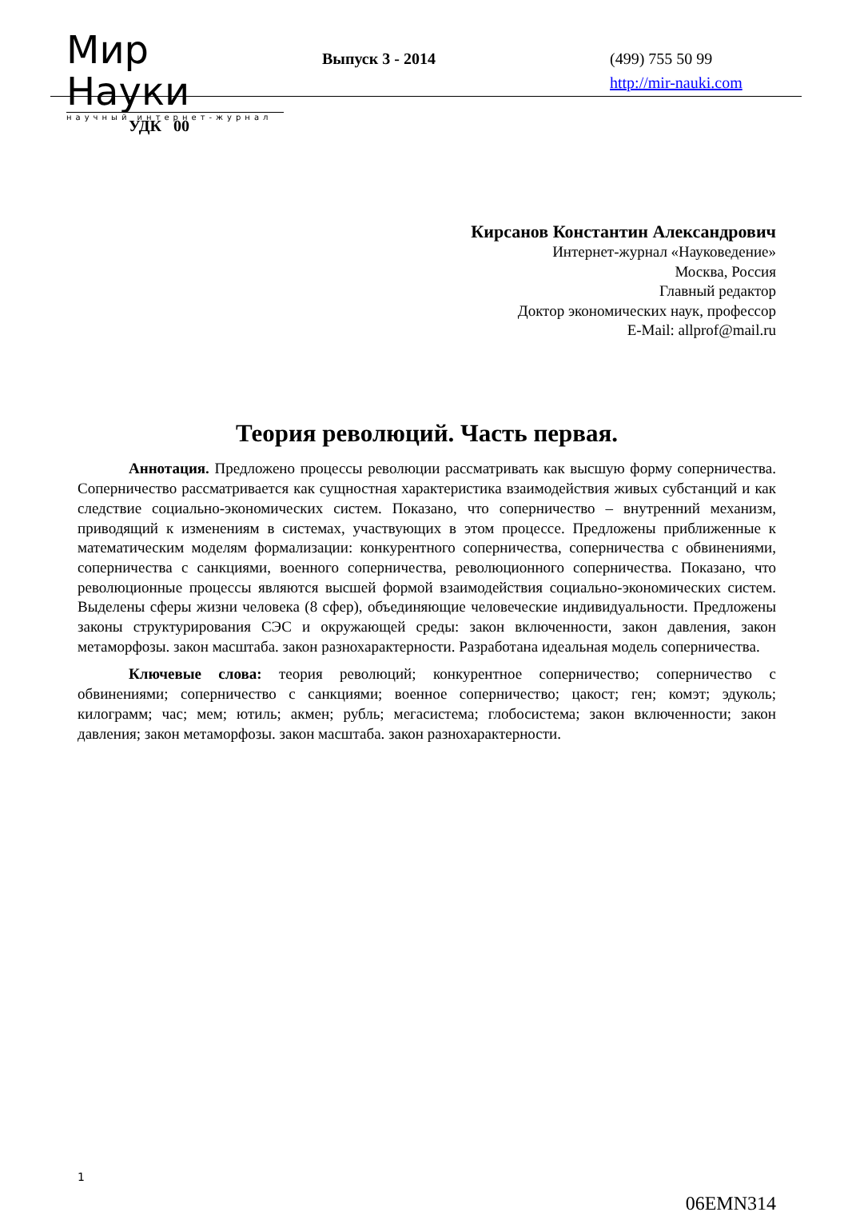Мир Науки
научный интернет-журнал
Выпуск 3 - 2014
(499) 755 50 99
http://mir-nauki.com
УДК 00
Кирсанов Константин Александрович
Интернет-журнал «Науковедение»
Москва, Россия
Главный редактор
Доктор экономических наук, профессор
E-Mail: allprof@mail.ru
Теория революций. Часть первая.
Аннотация. Предложено процессы революции рассматривать как высшую форму соперничества. Соперничество рассматривается как сущностная характеристика взаимодействия живых субстанций и как следствие социально-экономических систем. Показано, что соперничество – внутренний механизм, приводящий к изменениям в системах, участвующих в этом процессе. Предложены приближенные к математическим моделям формализации: конкурентного соперничества, соперничества с обвинениями, соперничества с санкциями, военного соперничества, революционного соперничества. Показано, что революционные процессы являются высшей формой взаимодействия социально-экономических систем. Выделены сферы жизни человека (8 сфер), объединяющие человеческие индивидуальности. Предложены законы структурирования СЭС и окружающей среды: закон включенности, закон давления, закон метаморфозы. закон масштаба. закон разнохарактерности. Разработана идеальная модель соперничества.
Ключевые слова: теория революций; конкурентное соперничество; соперничество с обвинениями; соперничество с санкциями; военное соперничество; цакост; ген; комэт; эдуколь; килограмм; час; мем; ютиль; акмен; рубль; мегасистема; глобосистема; закон включенности; закон давления; закон метаморфозы. закон масштаба. закон разнохарактерности.
1
06EMN314